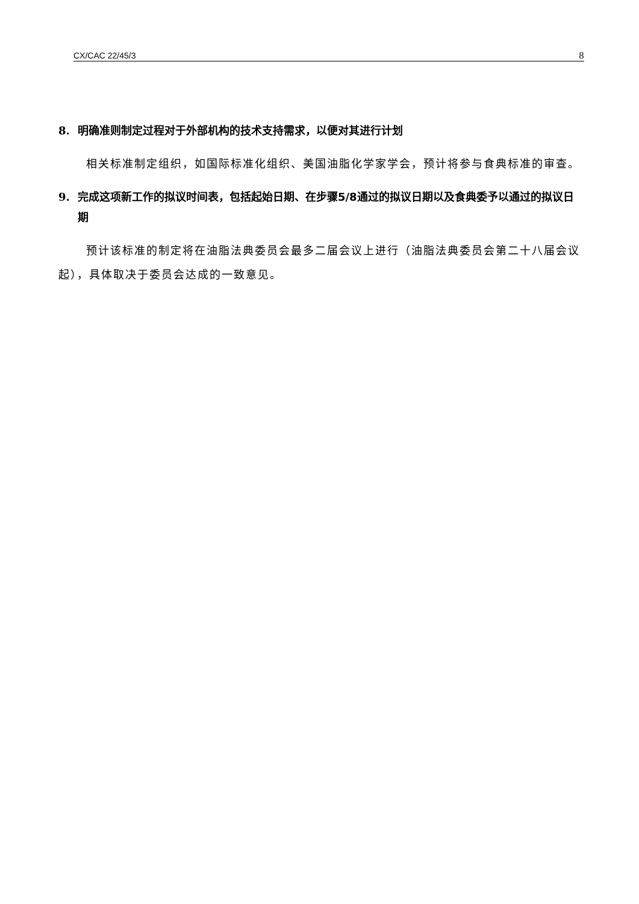CX/CAC 22/45/3 8
8. 明确准则制定过程对于外部机构的技术支持需求，以便对其进行计划
相关标准制定组织，如国际标准化组织、美国油脂化学家学会，预计将参与食典标准的审查。
9. 完成这项新工作的拟议时间表，包括起始日期、在步骤5/8通过的拟议日期以及食典委予以通过的拟议日期
预计该标准的制定将在油脂法典委员会最多二届会议上进行（油脂法典委员会第二十八届会议起），具体取决于委员会达成的一致意见。